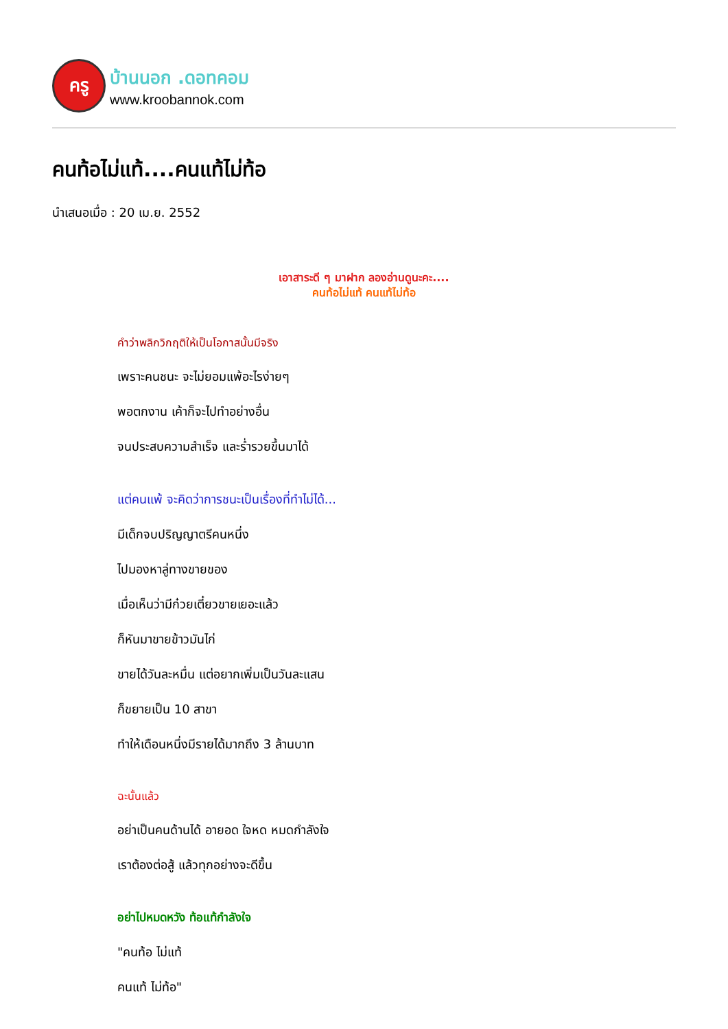ครู
บ้านนอก .ดอทคอม
www.kroobannok.com
คนท้อไม่แท้....คนแท้ไม่ท้อ
นำเสนอเมื่อ : 20 เม.ย. 2552
เอาสาระดี ๆ มาฝาก ลองอ่านดูนะคะ....
คนท้อไม่แท้ คนแท้ไม่ท้อ
คำว่าพลิกวิกฤติให้เป็นโอกาสนั้นมีจริง
เพราะคนชนะ จะไม่ยอมแพ้อะไรง่ายๆ
พอตกงาน เค้าก็จะไปทำอย่างอื่น
จนประสบความสำเร็จ และร่ำรวยขึ้นมาได้
แต่คนแพ้ จะคิดว่าการชนะเป็นเรื่องที่ทำไม่ได้...
มีเด็กจบปริญญาตรีคนหนึ่ง
ไปมองหาลู่ทางขายของ
เมื่อเห็นว่ามีก๋วยเตี๋ยวขายเยอะแล้ว
ก็หันมาขายข้าวมันไก่
ขายได้วันละหมื่น แต่อยากเพิ่มเป็นวันละแสน
ก็ขยายเป็น 10 สาขา
ทำให้เดือนหนึ่งมีรายได้มากถึง 3 ล้านบาท
ฉะนั้นแล้ว
อย่าเป็นคนด้านได้ อายอด ใจหด หมดกำลังใจ
เราต้องต่อสู้ แล้วทุกอย่างจะดีขึ้น
อย่าไปหมดหวัง ท้อแท้กำลังใจ
"คนท้อ ไม่แท้
คนแท้ ไม่ท้อ"